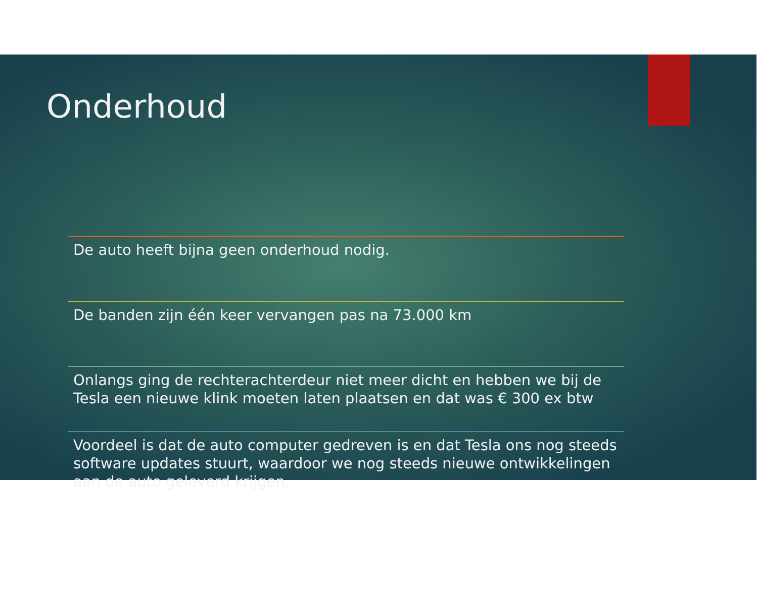Onderhoud
De auto heeft bijna geen onderhoud nodig.
De banden zijn één keer vervangen pas na 73.000 km
Onlangs ging de rechterachterdeur niet meer dicht en hebben we bij de Tesla een nieuwe klink moeten laten plaatsen en dat was € 300 ex btw
Voordeel is dat de auto computer gedreven is en dat Tesla ons nog steeds software updates stuurt, waardoor we nog steeds nieuwe ontwikkelingen aan de auto geleverd krijgen.